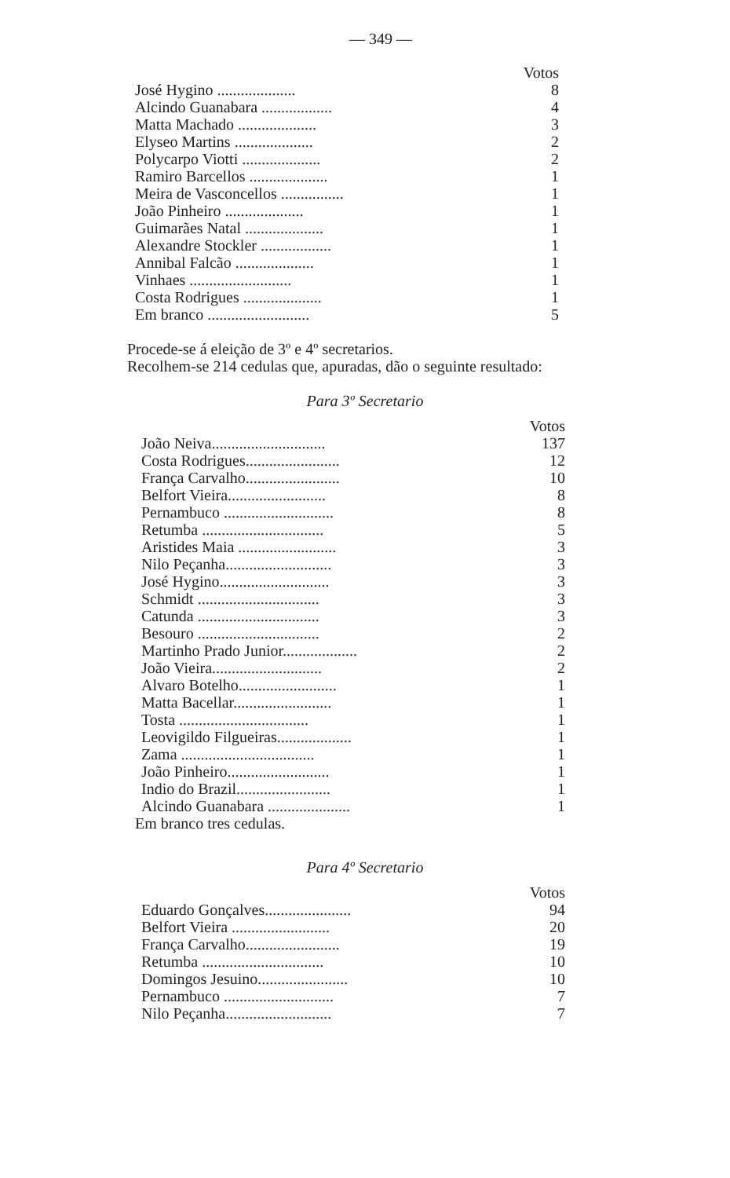— 349 —
| | Votos |
| --- | --- |
| José Hygino .................... | 8 |
| Alcindo Guanabara .................. | 4 |
| Matta Machado .................... | 3 |
| Elyseo Martins .................... | 2 |
| Polycarpo Viotti .................... | 2 |
| Ramiro Barcellos .................... | 1 |
| Meira de Vasconcellos ................ | 1 |
| João Pinheiro .................... | 1 |
| Guimarães Natal .................... | 1 |
| Alexandre Stockler .................. | 1 |
| Annibal Falcão .................... | 1 |
| Vinhaes .......................... | 1 |
| Costa Rodrigues .................... | 1 |
| Em branco .......................... | 5 |
Procede-se á eleição de 3º e 4º secretarios.
Recolhem-se 214 cedulas que, apuradas, dão o seguinte resultado:
Para 3º Secretario
| | Votos |
| --- | --- |
| João Neiva............................. | 137 |
| Costa Rodrigues........................ | 12 |
| França Carvalho........................ | 10 |
| Belfort Vieira......................... | 8 |
| Pernambuco ............................ | 8 |
| Retumba ............................... | 5 |
| Aristides Maia ......................... | 3 |
| Nilo Peçanha........................... | 3 |
| José Hygino............................ | 3 |
| Schmidt ............................... | 3 |
| Catunda ............................... | 3 |
| Besouro ............................... | 2 |
| Martinho Prado Junior................... | 2 |
| João Vieira............................ | 2 |
| Alvaro Botelho......................... | 1 |
| Matta Bacellar......................... | 1 |
| Tosta ................................. | 1 |
| Leovigildo Filgueiras................... | 1 |
| Zama .................................. | 1 |
| João Pinheiro.......................... | 1 |
| Indio do Brazil........................ | 1 |
| Alcindo Guanabara ..................... | 1 |
Em branco tres cedulas.
Para 4º Secretario
| | Votos |
| --- | --- |
| Eduardo Gonçalves...................... | 94 |
| Belfort Vieira ......................... | 20 |
| França Carvalho........................ | 19 |
| Retumba ............................... | 10 |
| Domingos Jesuino....................... | 10 |
| Pernambuco ............................ | 7 |
| Nilo Peçanha........................... | 7 |